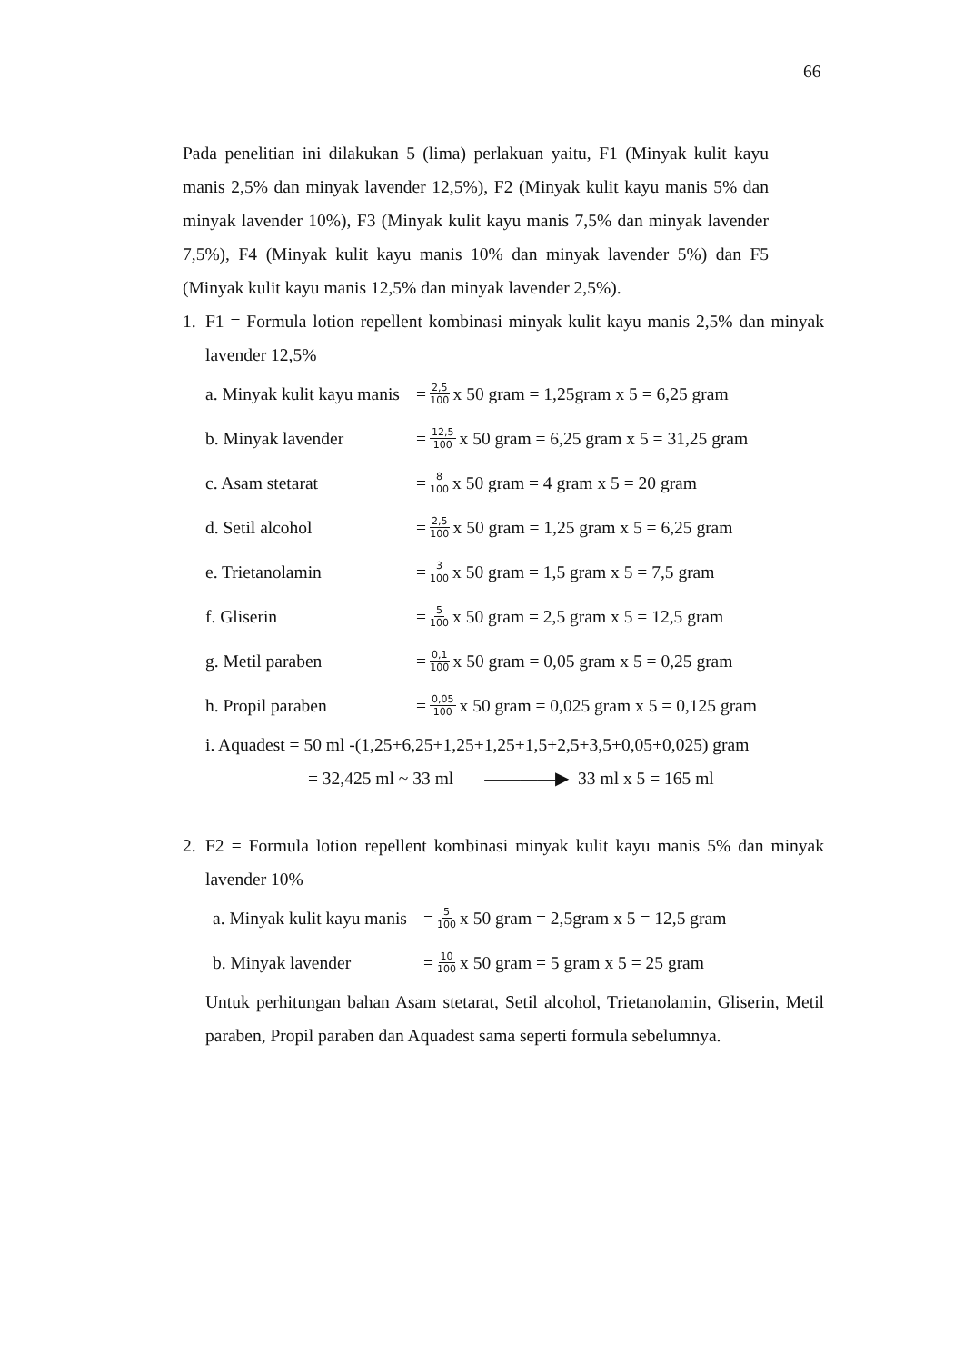66
Pada penelitian ini dilakukan 5 (lima) perlakuan yaitu, F1 (Minyak kulit kayu manis 2,5% dan minyak lavender 12,5%), F2 (Minyak kulit kayu manis 5% dan minyak lavender 10%), F3 (Minyak kulit kayu manis 7,5% dan minyak lavender 7,5%), F4 (Minyak kulit kayu manis 10% dan minyak lavender 5%) dan F5 (Minyak kulit kayu manis 12,5% dan minyak lavender 2,5%).
1.
F1 = Formula lotion repellent kombinasi minyak kulit kayu manis 2,5% dan minyak lavender 12,5%
a. Minyak kulit kayu manis = 2,5 100 x 50 gram = 1,25gram x 5 = 6,25 gram
b. Minyak lavender = 12,5 100 x 50 gram = 6,25 gram x 5 = 31,25 gram
c. Asam stetarat = 8 100 x 50 gram = 4 gram x 5 = 20 gram
d. Setil alcohol = 2,5 100 x 50 gram = 1,25 gram x 5 = 6,25 gram
e. Trietanolamin = 3 100 x 50 gram = 1,5 gram x 5 = 7,5 gram
f. Gliserin = 5 100 x 50 gram = 2,5 gram x 5 = 12,5 gram
g. Metil paraben = 0,1 100 x 50 gram = 0,05 gram x 5 = 0,25 gram
h. Propil paraben = 0,05 100 x 50 gram = 0,025 gram x 5 = 0,125 gram
i. Aquadest = 50 ml -(1,25+6,25+1,25+1,25+1,5+2,5+3,5+0,05+0,025) gram
= 32,425 ml ~ 33 ml ————▶ 33 ml x 5 = 165 ml
2.
F2 = Formula lotion repellent kombinasi minyak kulit kayu manis 5% dan minyak lavender 10%
a. Minyak kulit kayu manis = 5 100 x 50 gram = 2,5gram x 5 = 12,5 gram
b. Minyak lavender = 10 100 x 50 gram = 5 gram x 5 = 25 gram
Untuk perhitungan bahan Asam stetarat, Setil alcohol, Trietanolamin, Gliserin, Metil paraben, Propil paraben dan Aquadest sama seperti formula sebelumnya.